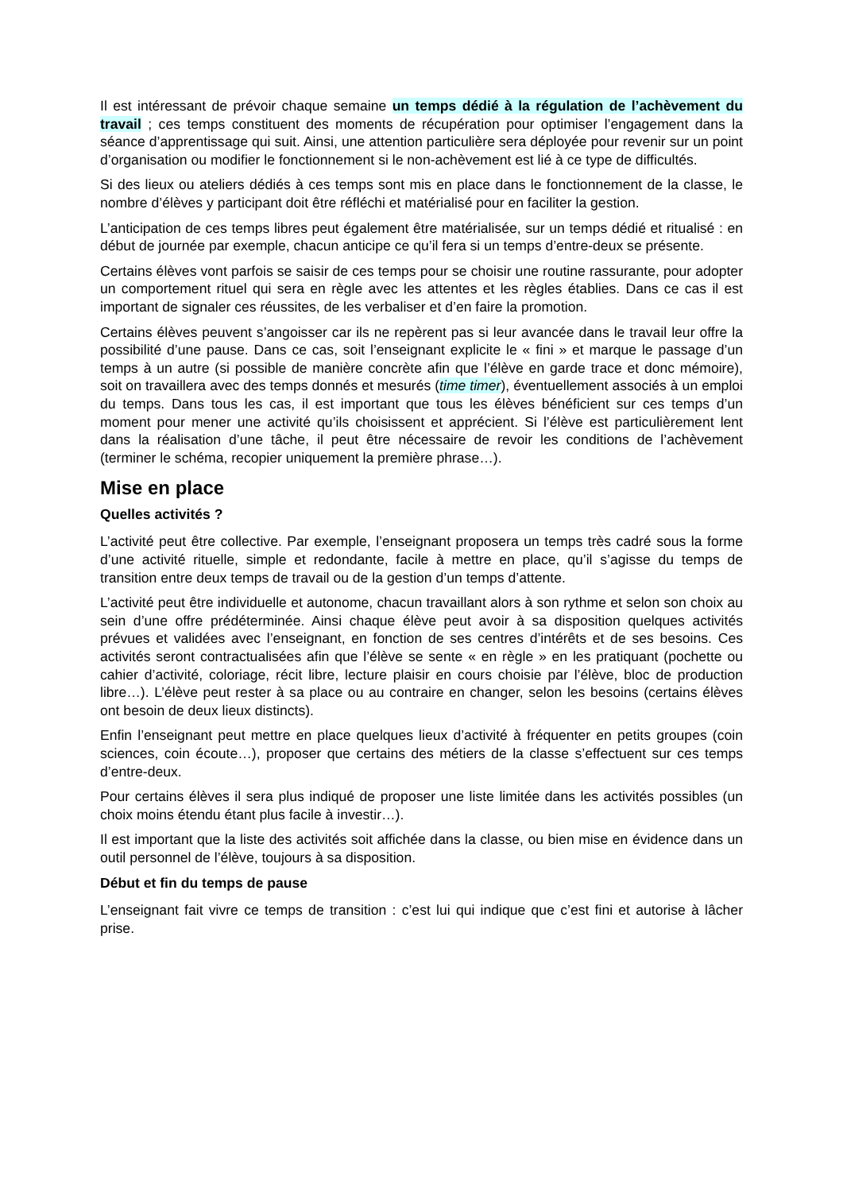Il est intéressant de prévoir chaque semaine un temps dédié à la régulation de l’achèvement du travail ; ces temps constituent des moments de récupération pour optimiser l’engagement dans la séance d’apprentissage qui suit. Ainsi, une attention particulière sera déployée pour revenir sur un point d’organisation ou modifier le fonctionnement si le non-achèvement est lié à ce type de difficultés.
Si des lieux ou ateliers dédiés à ces temps sont mis en place dans le fonctionnement de la classe, le nombre d’élèves y participant doit être réfléchi et matérialisé pour en faciliter la gestion.
L’anticipation de ces temps libres peut également être matérialisée, sur un temps dédié et ritualisé : en début de journée par exemple, chacun anticipe ce qu’il fera si un temps d’entre-deux se présente.
Certains élèves vont parfois se saisir de ces temps pour se choisir une routine rassurante, pour adopter un comportement rituel qui sera en règle avec les attentes et les règles établies. Dans ce cas il est important de signaler ces réussites, de les verbaliser et d’en faire la promotion.
Certains élèves peuvent s’angoisser car ils ne repèrent pas si leur avancée dans le travail leur offre la possibilité d’une pause. Dans ce cas, soit l’enseignant explicite le « fini » et marque le passage d’un temps à un autre (si possible de manière concrète afin que l’élève en garde trace et donc mémoire), soit on travaillera avec des temps donnés et mesurés (time timer), éventuellement associés à un emploi du temps. Dans tous les cas, il est important que tous les élèves bénéficient sur ces temps d’un moment pour mener une activité qu’ils choisissent et apprécient. Si l’élève est particulièrement lent dans la réalisation d’une tâche, il peut être nécessaire de revoir les conditions de l’achèvement (terminer le schéma, recopier uniquement la première phrase…).
Mise en place
Quelles activités ?
L’activité peut être collective. Par exemple, l’enseignant proposera un temps très cadré sous la forme d’une activité rituelle, simple et redondante, facile à mettre en place, qu’il s’agisse du temps de transition entre deux temps de travail ou de la gestion d’un temps d’attente.
L’activité peut être individuelle et autonome, chacun travaillant alors à son rythme et selon son choix au sein d’une offre prédéterminée. Ainsi chaque élève peut avoir à sa disposition quelques activités prévues et validées avec l’enseignant, en fonction de ses centres d’intérêts et de ses besoins. Ces activités seront contractualisées afin que l’élève se sente « en règle » en les pratiquant (pochette ou cahier d’activité, coloriage, récit libre, lecture plaisir en cours choisie par l’élève, bloc de production libre…). L’élève peut rester à sa place ou au contraire en changer, selon les besoins (certains élèves ont besoin de deux lieux distincts).
Enfin l’enseignant peut mettre en place quelques lieux d’activité à fréquenter en petits groupes (coin sciences, coin écoute…), proposer que certains des métiers de la classe s’effectuent sur ces temps d’entre-deux.
Pour certains élèves il sera plus indiqué de proposer une liste limitée dans les activités possibles (un choix moins étendu étant plus facile à investir…).
Il est important que la liste des activités soit affichée dans la classe, ou bien mise en évidence dans un outil personnel de l’élève, toujours à sa disposition.
Début et fin du temps de pause
L’enseignant fait vivre ce temps de transition : c’est lui qui indique que c’est fini et autorise à lâcher prise.